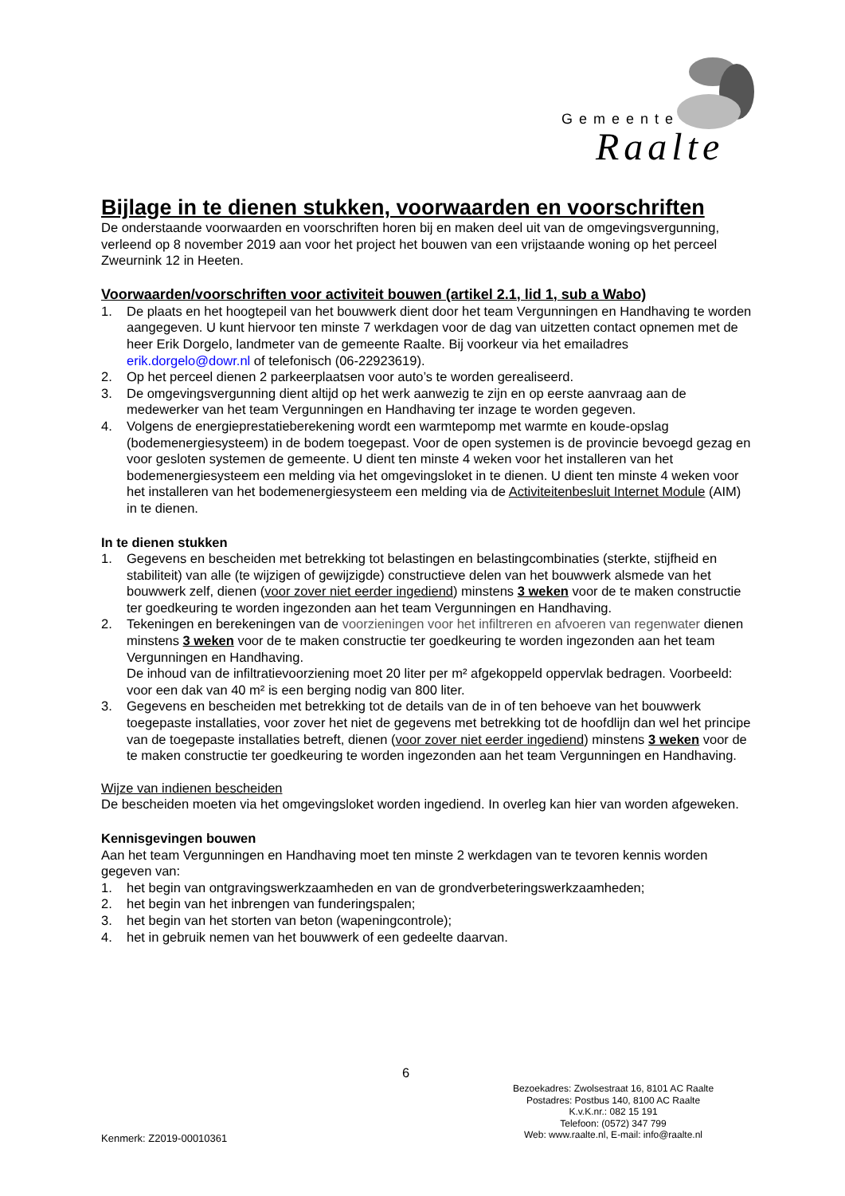Gemeente
Raalte
Bijlage in te dienen stukken, voorwaarden en voorschriften
De onderstaande voorwaarden en voorschriften horen bij en maken deel uit van de omgevingsvergunning, verleend op 8 november 2019 aan voor het project het bouwen van een vrijstaande woning op het perceel Zweurnink 12 in Heeten.
Voorwaarden/voorschriften voor activiteit bouwen (artikel 2.1, lid 1, sub a Wabo)
1. De plaats en het hoogtepeil van het bouwwerk dient door het team Vergunningen en Handhaving te worden aangegeven. U kunt hiervoor ten minste 7 werkdagen voor de dag van uitzetten contact opnemen met de heer Erik Dorgelo, landmeter van de gemeente Raalte. Bij voorkeur via het emailadres erik.dorgelo@dowr.nl of telefonisch (06-22923619).
2. Op het perceel dienen 2 parkeerplaatsen voor auto’s te worden gerealiseerd.
3. De omgevingsvergunning dient altijd op het werk aanwezig te zijn en op eerste aanvraag aan de medewerker van het team Vergunningen en Handhaving ter inzage te worden gegeven.
4. Volgens de energieprestatieberekening wordt een warmtepomp met warmte en koude-opslag (bodemenergiesysteem) in de bodem toegepast. Voor de open systemen is de provincie bevoegd gezag en voor gesloten systemen de gemeente. U dient ten minste 4 weken voor het installeren van het bodemenergiesysteem een melding via het omgevingsloket in te dienen. U dient ten minste 4 weken voor het installeren van het bodemenergiesysteem een melding via de Activiteitenbesluit Internet Module (AIM) in te dienen.
In te dienen stukken
1. Gegevens en bescheiden met betrekking tot belastingen en belastingcombinaties (sterkte, stijfheid en stabiliteit) van alle (te wijzigen of gewijzigde) constructieve delen van het bouwwerk alsmede van het bouwwerk zelf, dienen (voor zover niet eerder ingediend) minstens 3 weken voor de te maken constructie ter goedkeuring te worden ingezonden aan het team Vergunningen en Handhaving.
2. Tekeningen en berekeningen van de voorzieningen voor het infiltreren en afvoeren van regenwater dienen minstens 3 weken voor de te maken constructie ter goedkeuring te worden ingezonden aan het team Vergunningen en Handhaving.
De inhoud van de infiltratievoorziening moet 20 liter per m² afgekoppeld oppervlak bedragen. Voorbeeld: voor een dak van 40 m² is een berging nodig van 800 liter.
3. Gegevens en bescheiden met betrekking tot de details van de in of ten behoeve van het bouwwerk toegepaste installaties, voor zover het niet de gegevens met betrekking tot de hoofdlijn dan wel het principe van de toegepaste installaties betreft, dienen (voor zover niet eerder ingediend) minstens 3 weken voor de te maken constructie ter goedkeuring te worden ingezonden aan het team Vergunningen en Handhaving.
Wijze van indienen bescheiden
De bescheiden moeten via het omgevingsloket worden ingediend. In overleg kan hier van worden afgeweken.
Kennisgevingen bouwen
Aan het team Vergunningen en Handhaving moet ten minste 2 werkdagen van te tevoren kennis worden gegeven van:
1. het begin van ontgravingswerkzaamheden en van de grondverbeteringswerkzaamheden;
2. het begin van het inbrengen van funderingspalen;
3. het begin van het storten van beton (wapeningcontrole);
4. het in gebruik nemen van het bouwwerk of een gedeelte daarvan.
6
Bezoekadres: Zwolsestraat 16, 8101 AC Raalte
Postadres: Postbus 140, 8100 AC Raalte
K.v.K.nr.: 082 15 191
Telefoon: (0572) 347 799
Web: www.raalte.nl, E-mail: info@raalte.nl
Kenmerk: Z2019-00010361